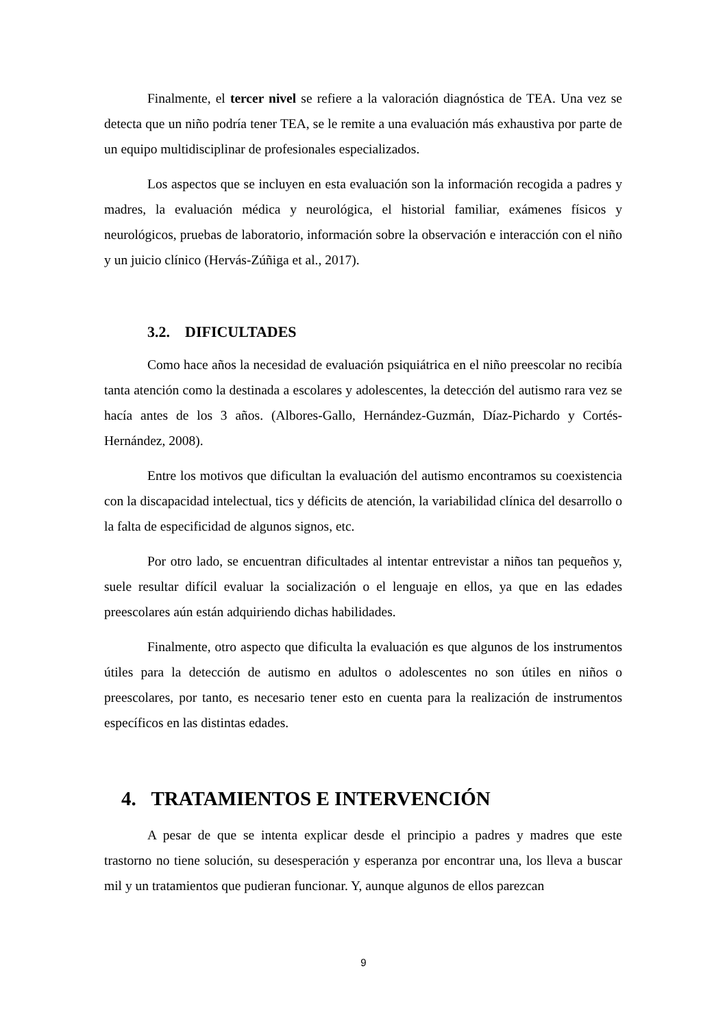Finalmente, el tercer nivel se refiere a la valoración diagnóstica de TEA. Una vez se detecta que un niño podría tener TEA, se le remite a una evaluación más exhaustiva por parte de un equipo multidisciplinar de profesionales especializados.
Los aspectos que se incluyen en esta evaluación son la información recogida a padres y madres, la evaluación médica y neurológica, el historial familiar, exámenes físicos y neurológicos, pruebas de laboratorio, información sobre la observación e interacción con el niño y un juicio clínico (Hervás-Zúñiga et al., 2017).
3.2. DIFICULTADES
Como hace años la necesidad de evaluación psiquiátrica en el niño preescolar no recibía tanta atención como la destinada a escolares y adolescentes, la detección del autismo rara vez se hacía antes de los 3 años. (Albores-Gallo, Hernández-Guzmán, Díaz-Pichardo y Cortés-Hernández, 2008).
Entre los motivos que dificultan la evaluación del autismo encontramos su coexistencia con la discapacidad intelectual, tics y déficits de atención, la variabilidad clínica del desarrollo o la falta de especificidad de algunos signos, etc.
Por otro lado, se encuentran dificultades al intentar entrevistar a niños tan pequeños y, suele resultar difícil evaluar la socialización o el lenguaje en ellos, ya que en las edades preescolares aún están adquiriendo dichas habilidades.
Finalmente, otro aspecto que dificulta la evaluación es que algunos de los instrumentos útiles para la detección de autismo en adultos o adolescentes no son útiles en niños o preescolares, por tanto, es necesario tener esto en cuenta para la realización de instrumentos específicos en las distintas edades.
4. TRATAMIENTOS E INTERVENCIÓN
A pesar de que se intenta explicar desde el principio a padres y madres que este trastorno no tiene solución, su desesperación y esperanza por encontrar una, los lleva a buscar mil y un tratamientos que pudieran funcionar. Y, aunque algunos de ellos parezcan
9